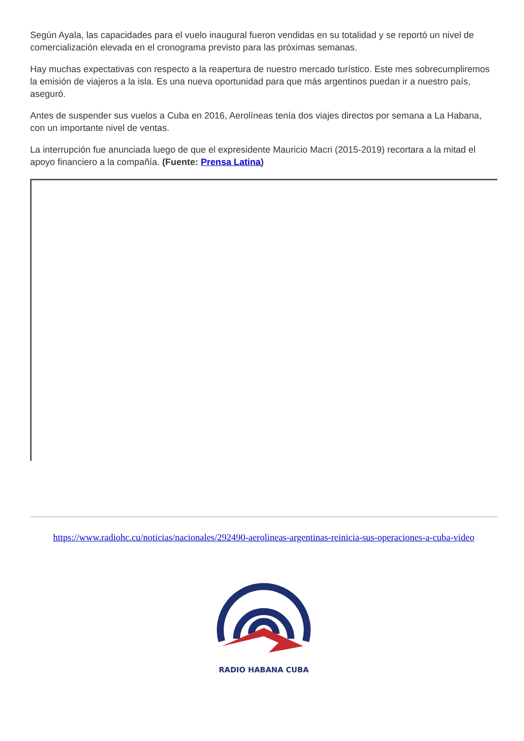Según Ayala, las capacidades para el vuelo inaugural fueron vendidas en su totalidad y se reportó un nivel de comercialización elevada en el cronograma previsto para las próximas semanas.
Hay muchas expectativas con respecto a la reapertura de nuestro mercado turístico. Este mes sobrecumpliremos la emisión de viajeros a la isla. Es una nueva oportunidad para que más argentinos puedan ir a nuestro país, aseguró.
Antes de suspender sus vuelos a Cuba en 2016, Aerolíneas tenía dos viajes directos por semana a La Habana, con un importante nivel de ventas.
La interrupción fue anunciada luego de que el expresidente Mauricio Macri (2015-2019) recortara a la mitad el apoyo financiero a la compañía. (Fuente: Prensa Latina)
https://www.radiohc.cu/noticias/nacionales/292490-aerolineas-argentinas-reinicia-sus-operaciones-a-cuba-video
RADIO HABANA CUBA